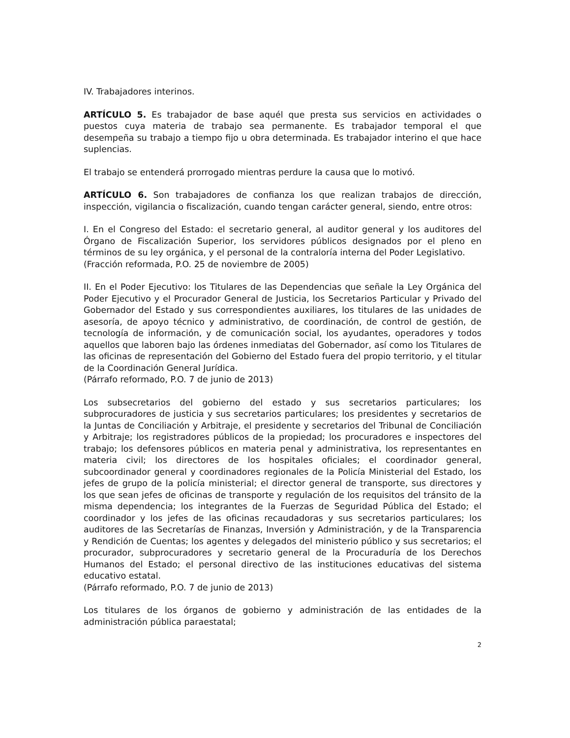IV. Trabajadores interinos.
ARTÍCULO 5. Es trabajador de base aquél que presta sus servicios en actividades o puestos cuya materia de trabajo sea permanente. Es trabajador temporal el que desempeña su trabajo a tiempo fijo u obra determinada. Es trabajador interino el que hace suplencias.
El trabajo se entenderá prorrogado mientras perdure la causa que lo motivó.
ARTÍCULO 6. Son trabajadores de confianza los que realizan trabajos de dirección, inspección, vigilancia o fiscalización, cuando tengan carácter general, siendo, entre otros:
I. En el Congreso del Estado: el secretario general, al auditor general y los auditores del Órgano de Fiscalización Superior, los servidores públicos designados por el pleno en términos de su ley orgánica, y el personal de la contraloría interna del Poder Legislativo.
(Fracción reformada, P.O. 25 de noviembre de 2005)
II. En el Poder Ejecutivo: los Titulares de las Dependencias que señale la Ley Orgánica del Poder Ejecutivo y el Procurador General de Justicia, los Secretarios Particular y Privado del Gobernador del Estado y sus correspondientes auxiliares, los titulares de las unidades de asesoría, de apoyo técnico y administrativo, de coordinación, de control de gestión, de tecnología de información, y de comunicación social, los ayudantes, operadores y todos aquellos que laboren bajo las órdenes inmediatas del Gobernador, así como los Titulares de las oficinas de representación del Gobierno del Estado fuera del propio territorio, y el titular de la Coordinación General Jurídica.
(Párrafo reformado, P.O. 7 de junio de 2013)
Los subsecretarios del gobierno del estado y sus secretarios particulares; los subprocuradores de justicia y sus secretarios particulares; los presidentes y secretarios de la Juntas de Conciliación y Arbitraje, el presidente y secretarios del Tribunal de Conciliación y Arbitraje; los registradores públicos de la propiedad; los procuradores e inspectores del trabajo; los defensores públicos en materia penal y administrativa, los representantes en materia civil; los directores de los hospitales oficiales; el coordinador general, subcoordinador general y coordinadores regionales de la Policía Ministerial del Estado, los jefes de grupo de la policía ministerial; el director general de transporte, sus directores y los que sean jefes de oficinas de transporte y regulación de los requisitos del tránsito de la misma dependencia; los integrantes de la Fuerzas de Seguridad Pública del Estado; el coordinador y los jefes de las oficinas recaudadoras y sus secretarios particulares; los auditores de las Secretarías de Finanzas, Inversión y Administración, y de la Transparencia y Rendición de Cuentas; los agentes y delegados del ministerio público y sus secretarios; el procurador, subprocuradores y secretario general de la Procuraduría de los Derechos Humanos del Estado; el personal directivo de las instituciones educativas del sistema educativo estatal.
(Párrafo reformado, P.O. 7 de junio de 2013)
Los titulares de los órganos de gobierno y administración de las entidades de la administración pública paraestatal;
2